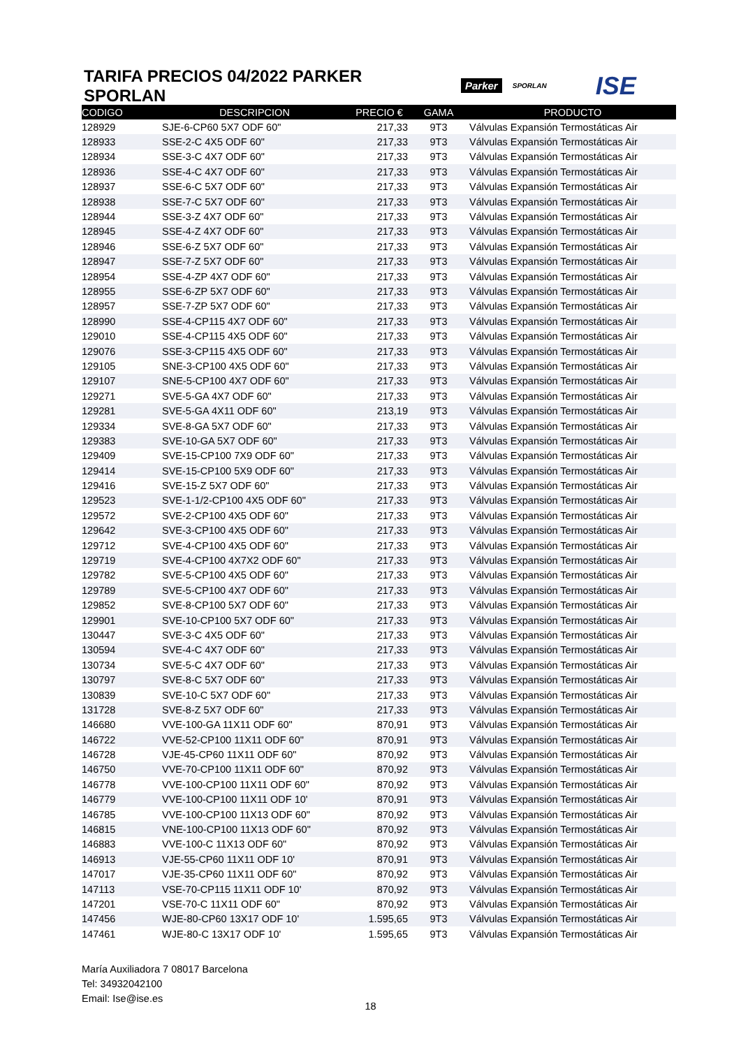TARIFA PRECIOS 04/2022 PARKER SPORLAN
Parker SPORLAN ISE
| CODIGO | DESCRIPCION | PRECIO € | GAMA | PRODUCTO |
| --- | --- | --- | --- | --- |
| 128929 | SJE-6-CP60 5X7 ODF 60" | 217,33 | 9T3 | Válvulas Expansión Termostáticas Air |
| 128933 | SSE-2-C 4X5 ODF 60" | 217,33 | 9T3 | Válvulas Expansión Termostáticas Air |
| 128934 | SSE-3-C 4X7 ODF 60" | 217,33 | 9T3 | Válvulas Expansión Termostáticas Air |
| 128936 | SSE-4-C 4X7 ODF 60" | 217,33 | 9T3 | Válvulas Expansión Termostáticas Air |
| 128937 | SSE-6-C 5X7 ODF 60" | 217,33 | 9T3 | Válvulas Expansión Termostáticas Air |
| 128938 | SSE-7-C 5X7 ODF 60" | 217,33 | 9T3 | Válvulas Expansión Termostáticas Air |
| 128944 | SSE-3-Z 4X7 ODF 60" | 217,33 | 9T3 | Válvulas Expansión Termostáticas Air |
| 128945 | SSE-4-Z 4X7 ODF 60" | 217,33 | 9T3 | Válvulas Expansión Termostáticas Air |
| 128946 | SSE-6-Z 5X7 ODF 60" | 217,33 | 9T3 | Válvulas Expansión Termostáticas Air |
| 128947 | SSE-7-Z 5X7 ODF 60" | 217,33 | 9T3 | Válvulas Expansión Termostáticas Air |
| 128954 | SSE-4-ZP 4X7 ODF 60" | 217,33 | 9T3 | Válvulas Expansión Termostáticas Air |
| 128955 | SSE-6-ZP 5X7 ODF 60" | 217,33 | 9T3 | Válvulas Expansión Termostáticas Air |
| 128957 | SSE-7-ZP 5X7 ODF 60" | 217,33 | 9T3 | Válvulas Expansión Termostáticas Air |
| 128990 | SSE-4-CP115 4X7 ODF 60" | 217,33 | 9T3 | Válvulas Expansión Termostáticas Air |
| 129010 | SSE-4-CP115 4X5 ODF 60" | 217,33 | 9T3 | Válvulas Expansión Termostáticas Air |
| 129076 | SSE-3-CP115 4X5 ODF 60" | 217,33 | 9T3 | Válvulas Expansión Termostáticas Air |
| 129105 | SNE-3-CP100 4X5 ODF 60" | 217,33 | 9T3 | Válvulas Expansión Termostáticas Air |
| 129107 | SNE-5-CP100 4X7 ODF 60" | 217,33 | 9T3 | Válvulas Expansión Termostáticas Air |
| 129271 | SVE-5-GA 4X7 ODF 60" | 217,33 | 9T3 | Válvulas Expansión Termostáticas Air |
| 129281 | SVE-5-GA 4X11 ODF 60" | 213,19 | 9T3 | Válvulas Expansión Termostáticas Air |
| 129334 | SVE-8-GA 5X7 ODF 60" | 217,33 | 9T3 | Válvulas Expansión Termostáticas Air |
| 129383 | SVE-10-GA 5X7 ODF 60" | 217,33 | 9T3 | Válvulas Expansión Termostáticas Air |
| 129409 | SVE-15-CP100 7X9 ODF 60" | 217,33 | 9T3 | Válvulas Expansión Termostáticas Air |
| 129414 | SVE-15-CP100 5X9 ODF 60" | 217,33 | 9T3 | Válvulas Expansión Termostáticas Air |
| 129416 | SVE-15-Z 5X7 ODF 60" | 217,33 | 9T3 | Válvulas Expansión Termostáticas Air |
| 129523 | SVE-1-1/2-CP100 4X5 ODF 60" | 217,33 | 9T3 | Válvulas Expansión Termostáticas Air |
| 129572 | SVE-2-CP100 4X5 ODF 60" | 217,33 | 9T3 | Válvulas Expansión Termostáticas Air |
| 129642 | SVE-3-CP100 4X5 ODF 60" | 217,33 | 9T3 | Válvulas Expansión Termostáticas Air |
| 129712 | SVE-4-CP100 4X5 ODF 60" | 217,33 | 9T3 | Válvulas Expansión Termostáticas Air |
| 129719 | SVE-4-CP100 4X7X2 ODF 60" | 217,33 | 9T3 | Válvulas Expansión Termostáticas Air |
| 129782 | SVE-5-CP100 4X5 ODF 60" | 217,33 | 9T3 | Válvulas Expansión Termostáticas Air |
| 129789 | SVE-5-CP100 4X7 ODF 60" | 217,33 | 9T3 | Válvulas Expansión Termostáticas Air |
| 129852 | SVE-8-CP100 5X7 ODF 60" | 217,33 | 9T3 | Válvulas Expansión Termostáticas Air |
| 129901 | SVE-10-CP100 5X7 ODF 60" | 217,33 | 9T3 | Válvulas Expansión Termostáticas Air |
| 130447 | SVE-3-C 4X5 ODF 60" | 217,33 | 9T3 | Válvulas Expansión Termostáticas Air |
| 130594 | SVE-4-C 4X7 ODF 60" | 217,33 | 9T3 | Válvulas Expansión Termostáticas Air |
| 130734 | SVE-5-C 4X7 ODF 60" | 217,33 | 9T3 | Válvulas Expansión Termostáticas Air |
| 130797 | SVE-8-C 5X7 ODF 60" | 217,33 | 9T3 | Válvulas Expansión Termostáticas Air |
| 130839 | SVE-10-C 5X7 ODF 60" | 217,33 | 9T3 | Válvulas Expansión Termostáticas Air |
| 131728 | SVE-8-Z 5X7 ODF 60" | 217,33 | 9T3 | Válvulas Expansión Termostáticas Air |
| 146680 | VVE-100-GA 11X11 ODF 60" | 870,91 | 9T3 | Válvulas Expansión Termostáticas Air |
| 146722 | VVE-52-CP100 11X11 ODF 60" | 870,91 | 9T3 | Válvulas Expansión Termostáticas Air |
| 146728 | VJE-45-CP60 11X11 ODF 60" | 870,92 | 9T3 | Válvulas Expansión Termostáticas Air |
| 146750 | VVE-70-CP100 11X11 ODF 60" | 870,92 | 9T3 | Válvulas Expansión Termostáticas Air |
| 146778 | VVE-100-CP100 11X11 ODF 60" | 870,92 | 9T3 | Válvulas Expansión Termostáticas Air |
| 146779 | VVE-100-CP100 11X11 ODF 10' | 870,91 | 9T3 | Válvulas Expansión Termostáticas Air |
| 146785 | VVE-100-CP100 11X13 ODF 60" | 870,92 | 9T3 | Válvulas Expansión Termostáticas Air |
| 146815 | VNE-100-CP100 11X13 ODF 60" | 870,92 | 9T3 | Válvulas Expansión Termostáticas Air |
| 146883 | VVE-100-C 11X13 ODF 60" | 870,92 | 9T3 | Válvulas Expansión Termostáticas Air |
| 146913 | VJE-55-CP60 11X11 ODF 10' | 870,91 | 9T3 | Válvulas Expansión Termostáticas Air |
| 147017 | VJE-35-CP60 11X11 ODF 60" | 870,92 | 9T3 | Válvulas Expansión Termostáticas Air |
| 147113 | VSE-70-CP115 11X11 ODF 10' | 870,92 | 9T3 | Válvulas Expansión Termostáticas Air |
| 147201 | VSE-70-C 11X11 ODF 60" | 870,92 | 9T3 | Válvulas Expansión Termostáticas Air |
| 147456 | WJE-80-CP60 13X17 ODF 10' | 1.595,65 | 9T3 | Válvulas Expansión Termostáticas Air |
| 147461 | WJE-80-C 13X17 ODF 10' | 1.595,65 | 9T3 | Válvulas Expansión Termostáticas Air |
María Auxiliadora 7 08017 Barcelona
Tel: 34932042100
Email: Ise@ise.es
18